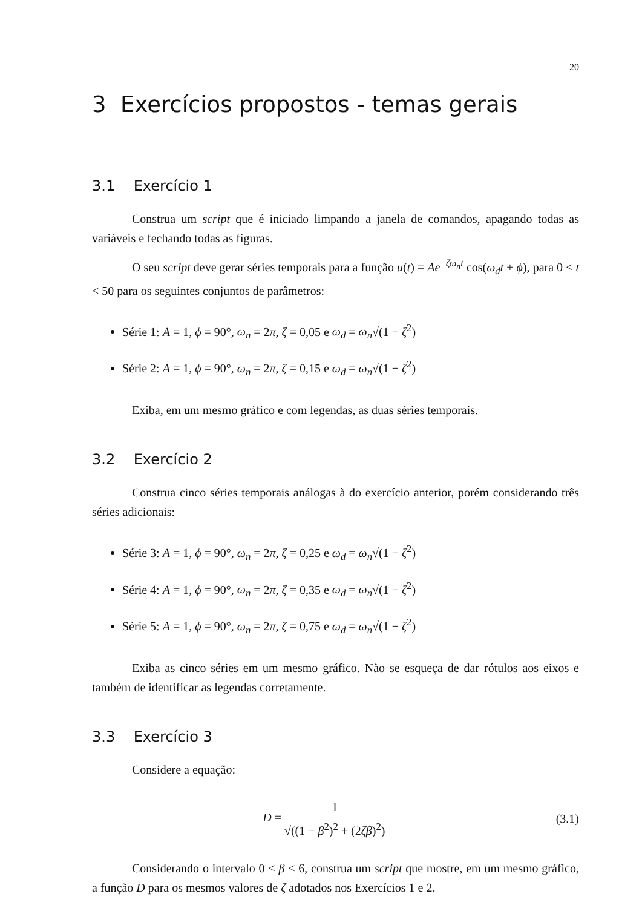20
3 Exercícios propostos - temas gerais
3.1 Exercício 1
Construa um script que é iniciado limpando a janela de comandos, apagando todas as variáveis e fechando todas as figuras.
O seu script deve gerar séries temporais para a função u(t) = Ae<sup>−ζω<sub>n</sub>t</sup> cos(ω<sub>d</sub>t + ϕ), para 0 < t < 50 para os seguintes conjuntos de parâmetros:
Série 1: A = 1, ϕ = 90°, ω<sub>n</sub> = 2π, ζ = 0,05 e ω<sub>d</sub> = ω<sub>n</sub>√(1 − ζ<sup>2</sup>)
Série 2: A = 1, ϕ = 90°, ω<sub>n</sub> = 2π, ζ = 0,15 e ω<sub>d</sub> = ω<sub>n</sub>√(1 − ζ<sup>2</sup>)
Exiba, em um mesmo gráfico e com legendas, as duas séries temporais.
3.2 Exercício 2
Construa cinco séries temporais análogas à do exercício anterior, porém considerando três séries adicionais:
Série 3: A = 1, ϕ = 90°, ω<sub>n</sub> = 2π, ζ = 0,25 e ω<sub>d</sub> = ω<sub>n</sub>√(1 − ζ<sup>2</sup>)
Série 4: A = 1, ϕ = 90°, ω<sub>n</sub> = 2π, ζ = 0,35 e ω<sub>d</sub> = ω<sub>n</sub>√(1 − ζ<sup>2</sup>)
Série 5: A = 1, ϕ = 90°, ω<sub>n</sub> = 2π, ζ = 0,75 e ω<sub>d</sub> = ω<sub>n</sub>√(1 − ζ<sup>2</sup>)
Exiba as cinco séries em um mesmo gráfico. Não se esqueça de dar rótulos aos eixos e também de identificar as legendas corretamente.
3.3 Exercício 3
Considere a equação:
D = 1 √((1 − β<sup>2</sup>)<sup>2</sup> + (2ζβ)<sup>2</sup>) (3.1)
Considerando o intervalo 0 < β < 6, construa um script que mostre, em um mesmo gráfico, a função D para os mesmos valores de ζ adotados nos Exercícios 1 e 2.